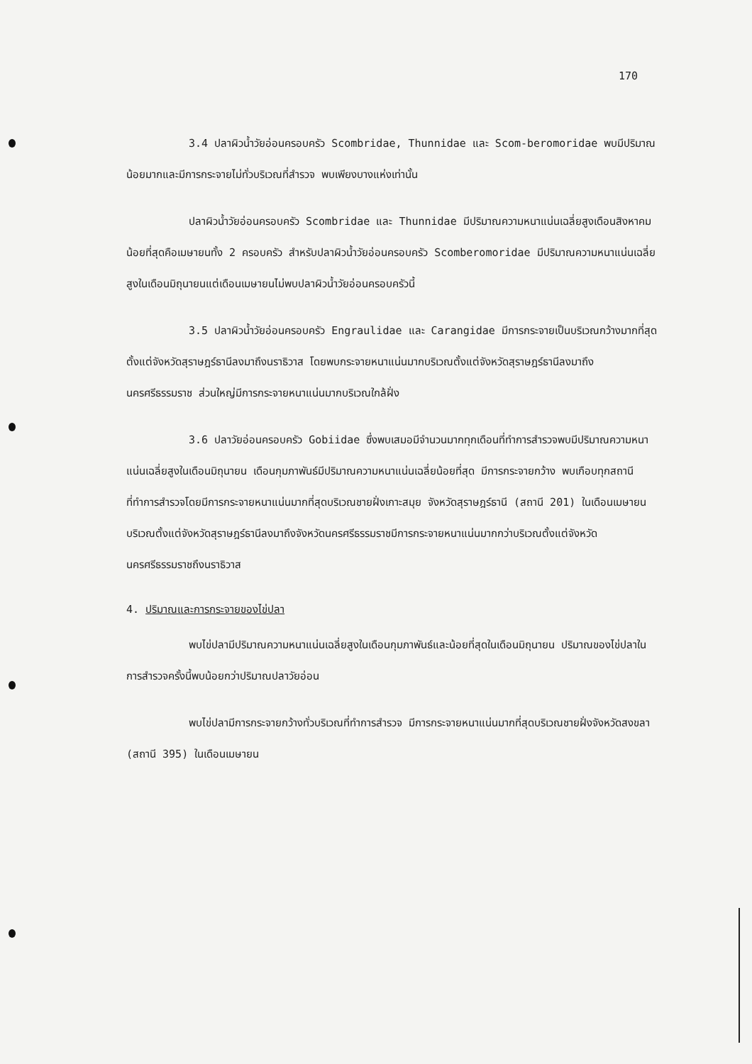170
3.4 ปลาผิวน้ำวัยอ่อนครอบครัว Scombridae, Thunnidae และ Scom-beromoridae พบมีปริมาณน้อยมากและมีการกระจายไม่ทั่วบริเวณที่สำรวจ พบเพียงบางแห่งเท่านั้น
ปลาผิวน้ำวัยอ่อนครอบครัว Scombridae และ Thunnidae มีปริมาณความหนาแน่นเฉลี่ยสูงเดือนสิงหาคม น้อยที่สุดคือเมษายนทั้ง 2 ครอบครัว สำหรับปลาผิวน้ำวัยอ่อนครอบครัว Scomberomoridae มีปริมาณความหนาแน่นเฉลี่ยสูงในเดือนมิถุนายนแต่เดือนเมษายนไม่พบปลาผิวน้ำวัยอ่อนครอบครัวนี้
3.5 ปลาผิวน้ำวัยอ่อนครอบครัว Engraulidae และ Carangidae มีการกระจายเป็นบริเวณกว้างมากที่สุดตั้งแต่จังหวัดสุราษฎร์ธานีลงมาถึงนราธิวาส โดยพบกระจายหนาแน่นมากบริเวณตั้งแต่จังหวัดสุราษฎร์ธานีลงมาถึงนครศรีธรรมราช ส่วนใหญ่มีการกระจายหนาแน่นมากบริเวณใกล้ฝั่ง
3.6 ปลาวัยอ่อนครอบครัว Gobiidae ซึ่งพบเสมอมีจำนวนมากทุกเดือนที่ทำการสำรวจพบมีปริมาณความหนาแน่นเฉลี่ยสูงในเดือนมิถุนายน เดือนกุมภาพันธ์มีปริมาณความหนาแน่นเฉลี่ยน้อยที่สุด มีการกระจายกว้าง พบเกือบทุกสถานีที่ทำการสำรวจโดยมีการกระจายหนาแน่นมากที่สุดบริเวณชายฝั่งเกาะสมุย จังหวัดสุราษฎร์ธานี (สถานี 201) ในเดือนเมษายน บริเวณตั้งแต่จังหวัดสุราษฎร์ธานีลงมาถึงจังหวัดนครศรีธรรมราชมีการกระจายหนาแน่นมากกว่าบริเวณตั้งแต่จังหวัดนครศรีธรรมราชถึงนราธิวาส
4. ปริมาณและการกระจายของไข่ปลา
พบไข่ปลามีปริมาณความหนาแน่นเฉลี่ยสูงในเดือนกุมภาพันธ์และน้อยที่สุดในเดือนมิถุนายน ปริมาณของไข่ปลาในการสำรวจครั้งนี้พบน้อยกว่าปริมาณปลาวัยอ่อน
พบไข่ปลามีการกระจายกว้างทั่วบริเวณที่ทำการสำรวจ มีการกระจายหนาแน่นมากที่สุดบริเวณชายฝั่งจังหวัดสงขลา (สถานี 395) ในเดือนเมษายน